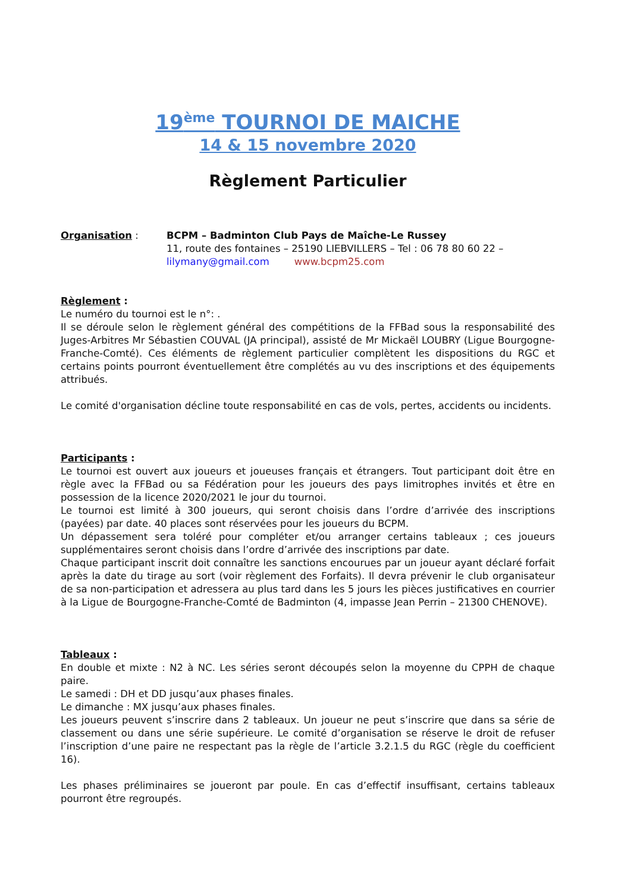19<sup>ème</sup> TOURNOI DE MAICHE
14 & 15 novembre 2020
Règlement Particulier
Organisation : BCPM – Badminton Club Pays de Maîche-Le Russey
11, route des fontaines – 25190 LIEBVILLERS – Tel : 06 78 80 60 22 –
lilymany@gmail.com www.bcpm25.com
Règlement :
Le numéro du tournoi est le n°: .
Il se déroule selon le règlement général des compétitions de la FFBad sous la responsabilité des Juges-Arbitres Mr Sébastien COUVAL (JA principal), assisté de Mr Mickaël LOUBRY (Ligue Bourgogne-Franche-Comté). Ces éléments de règlement particulier complètent les dispositions du RGC et certains points pourront éventuellement être complétés au vu des inscriptions et des équipements attribués.
Le comité d'organisation décline toute responsabilité en cas de vols, pertes, accidents ou incidents.
Participants :
Le tournoi est ouvert aux joueurs et joueuses français et étrangers. Tout participant doit être en règle avec la FFBad ou sa Fédération pour les joueurs des pays limitrophes invités et être en possession de la licence 2020/2021 le jour du tournoi.
Le tournoi est limité à 300 joueurs, qui seront choisis dans l’ordre d’arrivée des inscriptions (payées) par date. 40 places sont réservées pour les joueurs du BCPM.
Un dépassement sera toléré pour compléter et/ou arranger certains tableaux ; ces joueurs supplémentaires seront choisis dans l’ordre d’arrivée des inscriptions par date.
Chaque participant inscrit doit connaître les sanctions encourues par un joueur ayant déclaré forfait après la date du tirage au sort (voir règlement des Forfaits). Il devra prévenir le club organisateur de sa non-participation et adressera au plus tard dans les 5 jours les pièces justificatives en courrier à la Ligue de Bourgogne-Franche-Comté de Badminton (4, impasse Jean Perrin – 21300 CHENOVE).
Tableaux :
En double et mixte : N2 à NC. Les séries seront découpés selon la moyenne du CPPH de chaque paire.
Le samedi : DH et DD jusqu’aux phases finales.
Le dimanche : MX jusqu’aux phases finales.
Les joueurs peuvent s’inscrire dans 2 tableaux. Un joueur ne peut s’inscrire que dans sa série de classement ou dans une série supérieure. Le comité d’organisation se réserve le droit de refuser l’inscription d’une paire ne respectant pas la règle de l’article 3.2.1.5 du RGC (règle du coefficient 16).
Les phases préliminaires se joueront par poule. En cas d’effectif insuffisant, certains tableaux pourront être regroupés.